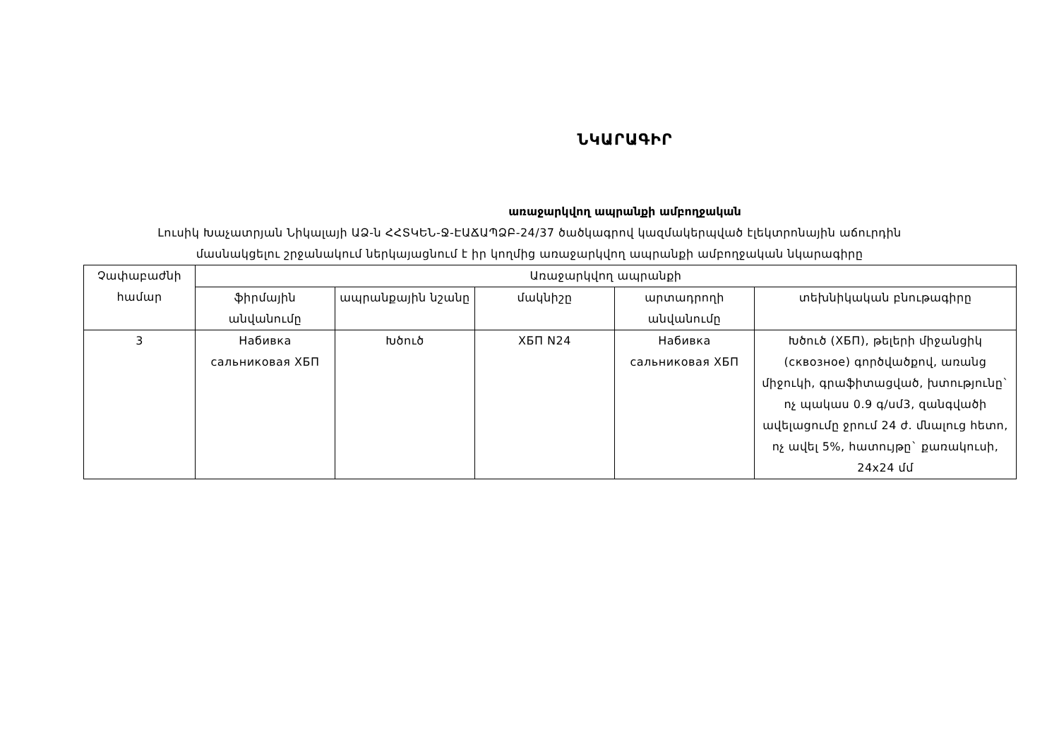ՆԿԱՐԱԳԻՐ
առաջարկվող ապրանքի ամբողջական
Լուսիկ Խաչատրյան Նիկալայի ԱՁ-ն ՀՀՏԿԵՆ-Ջ-ԷԱՃԱՊՁԲ-24/37 ծածկագրով կազմակերպված էլեկտրոնային աճուրդին
մասնակցելու շրջանակում ներկայացնում է իր կողմից առաջարկվող ապրանքի ամբողջական նկարագիրը
| Չափաբաժնի համար | Առաջարկվող ապրանքի | | | | |
| --- | --- | --- | --- | --- | --- |
| | ֆիրմային անվանումը | ապրանքային նշանը | մակնիշը | արտադրողի անվանումը | տեխնիկական բնութագիրը |
| 3 | Набивка сальниковая ХБП | Խծուծ | ХБП N24 | Набивка сальниковая ХБП | Խծուծ (ХБП), թելերի միջանցիկ (сквозное) գործվածքով, առանց միջուկի, գրաֆիտացված, խտությունը` ոչ պակաս 0.9 գ/սմ3, զանգվածի ավելացումը ջրում 24 ժ. մնալուց հետո, ոչ ավել 5%, հատույթը` քառակուսի, 24x24 մմ |